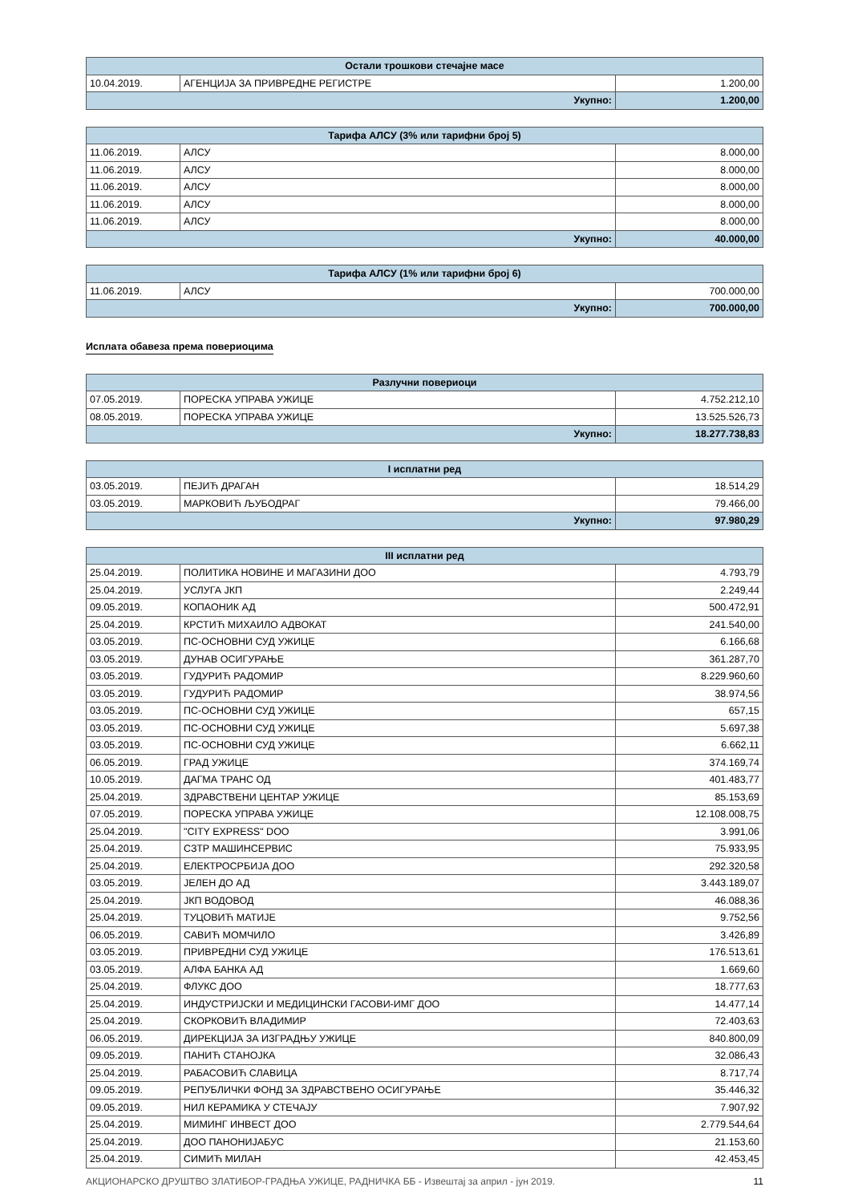| Остали трошкови стечајне масе | | |
| --- | --- | --- |
| 10.04.2019. | АГЕНЦИЈА ЗА ПРИВРЕДНЕ РЕГИСТРЕ | 1.200,00 |
| Укупно: | | 1.200,00 |
| Тарифа АЛСУ (3% или тарифни број 5) | | |
| --- | --- | --- |
| 11.06.2019. | АЛСУ | 8.000,00 |
| 11.06.2019. | АЛСУ | 8.000,00 |
| 11.06.2019. | АЛСУ | 8.000,00 |
| 11.06.2019. | АЛСУ | 8.000,00 |
| 11.06.2019. | АЛСУ | 8.000,00 |
| Укупно: | | 40.000,00 |
| Тарифа АЛСУ (1% или тарифни број 6) | | |
| --- | --- | --- |
| 11.06.2019. | АЛСУ | 700.000,00 |
| Укупно: | | 700.000,00 |
Исплата обавеза према повериоцима
| Разлучни повериоци | | |
| --- | --- | --- |
| 07.05.2019. | ПОРЕСКА УПРАВА УЖИЦЕ | 4.752.212,10 |
| 08.05.2019. | ПОРЕСКА УПРАВА УЖИЦЕ | 13.525.526,73 |
| Укупно: | | 18.277.738,83 |
| I исплатни ред | | |
| --- | --- | --- |
| 03.05.2019. | ПЕЈИЋ ДРАГАН | 18.514,29 |
| 03.05.2019. | МАРКОВИЋ ЉУБОДРАГ | 79.466,00 |
| Укупно: | | 97.980,29 |
| III исплатни ред | | |
| --- | --- | --- |
| 25.04.2019. | ПОЛИТИКА НОВИНЕ И МАГАЗИНИ ДОО | 4.793,79 |
| 25.04.2019. | УСЛУГА ЈКП | 2.249,44 |
| 09.05.2019. | КОПАОНИК АД | 500.472,91 |
| 25.04.2019. | КРСТИЋ МИХАИЛО АДВОКАТ | 241.540,00 |
| 03.05.2019. | ПС-ОСНОВНИ СУД УЖИЦЕ | 6.166,68 |
| 03.05.2019. | ДУНАВ ОСИГУРАЊЕ | 361.287,70 |
| 03.05.2019. | ГУДУРИЋ РАДОМИР | 8.229.960,60 |
| 03.05.2019. | ГУДУРИЋ РАДОМИР | 38.974,56 |
| 03.05.2019. | ПС-ОСНОВНИ СУД УЖИЦЕ | 657,15 |
| 03.05.2019. | ПС-ОСНОВНИ СУД УЖИЦЕ | 5.697,38 |
| 03.05.2019. | ПС-ОСНОВНИ СУД УЖИЦЕ | 6.662,11 |
| 06.05.2019. | ГРАД УЖИЦЕ | 374.169,74 |
| 10.05.2019. | ДАГМА ТРАНС ОД | 401.483,77 |
| 25.04.2019. | ЗДРАВСТВЕНИ ЦЕНТАР УЖИЦЕ | 85.153,69 |
| 07.05.2019. | ПОРЕСКА УПРАВА УЖИЦЕ | 12.108.008,75 |
| 25.04.2019. | "CITY EXPRESS" DOO | 3.991,06 |
| 25.04.2019. | СЗТР МАШИНСЕРВИС | 75.933,95 |
| 25.04.2019. | ЕЛЕКТРОСРБИЈА ДОО | 292.320,58 |
| 03.05.2019. | ЈЕЛЕН ДО АД | 3.443.189,07 |
| 25.04.2019. | ЈКП ВОДОВОД | 46.088,36 |
| 25.04.2019. | ТУЦОВИЋ МАТИЈЕ | 9.752,56 |
| 06.05.2019. | САВИЋ МОМЧИЛО | 3.426,89 |
| 03.05.2019. | ПРИВРЕДНИ СУД УЖИЦЕ | 176.513,61 |
| 03.05.2019. | АЛФА БАНКА АД | 1.669,60 |
| 25.04.2019. | ФЛУКС ДОО | 18.777,63 |
| 25.04.2019. | ИНДУСТРИЈСКИ И МЕДИЦИНСКИ ГАСОВИ-ИМГ ДОО | 14.477,14 |
| 25.04.2019. | СКОРКОВИЋ ВЛАДИМИР | 72.403,63 |
| 06.05.2019. | ДИРЕКЦИЈА ЗА ИЗГРАДЊУ УЖИЦЕ | 840.800,09 |
| 09.05.2019. | ПАНИЋ СТАНОЈКА | 32.086,43 |
| 25.04.2019. | РАБАСОВИЋ СЛАВИЦА | 8.717,74 |
| 09.05.2019. | РЕПУБЛИЧКИ ФОНД ЗА ЗДРАВСТВЕНО ОСИГУРАЊЕ | 35.446,32 |
| 09.05.2019. | НИЛ КЕРАМИКА У СТЕЧАЈУ | 7.907,92 |
| 25.04.2019. | МИМИНГ ИНВЕСТ ДОО | 2.779.544,64 |
| 25.04.2019. | ДОО ПАНОНИЈАБУС | 21.153,60 |
| 25.04.2019. | СИМИЋ МИЛАН | 42.453,45 |
АКЦИОНАРСКО ДРУШТВО ЗЛАТИБОР-ГРАДЊА УЖИЦЕ, РАДНИЧКА ББ - Извештај за април - јун 2019. 11